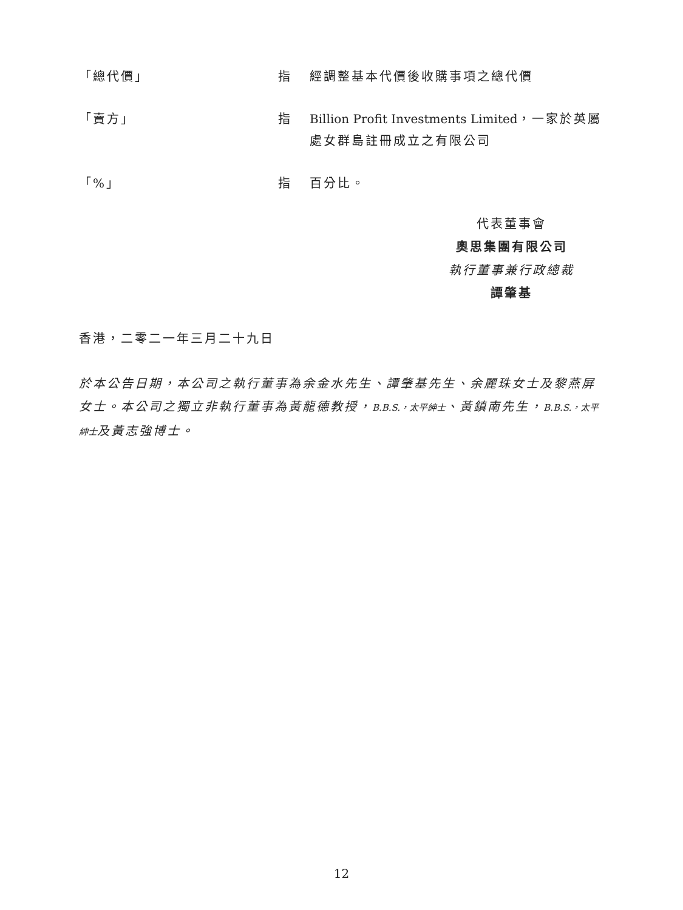「總代價」 指 經調整基本代價後收購事項之總代價
「賣方」 指 Billion Profit Investments Limited，一家於英屬處女群島註冊成立之有限公司
「%」 指 百分比。
代表董事會
奧思集團有限公司
執行董事兼行政總裁
譚肇基
香港，二零二一年三月二十九日
於本公告日期，本公司之執行董事為余金水先生、譚肇基先生、余麗珠女士及黎燕屏女士。本公司之獨立非執行董事為黃龍德教授，B.B.S.，太平紳士、黃鎮南先生，B.B.S.，太平紳士及黃志強博士。
12